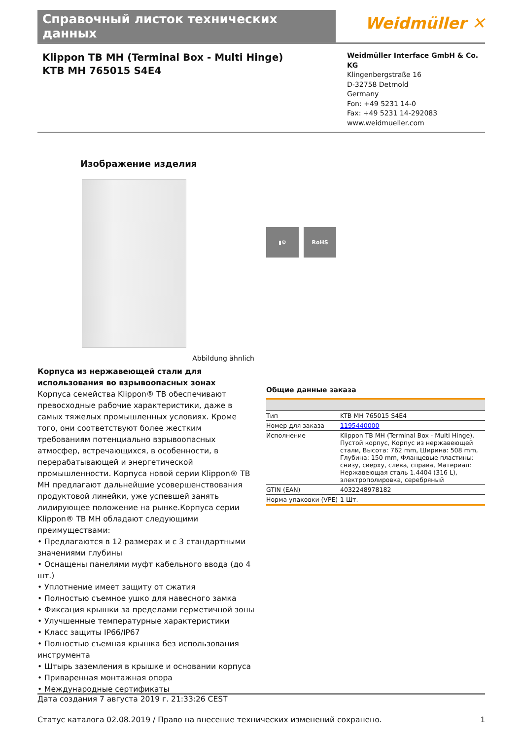Справочный листок технических данных
Weidmüller ✕
Klippon TB MH (Terminal Box - Multi Hinge)
KTB MH 765015 S4E4
Weidmüller Interface GmbH & Co. KG
Klingenbergstraße 16
D-32758 Detmold
Germany
Fon: +49 5231 14-0
Fax: +49 5231 14-292083
www.weidmueller.com
Изображение изделия
Abbildung ähnlich
Корпуса из нержавеющей стали для использования во взрывоопасных зонах
Корпуса семейства Klippon® TB обеспечивают превосходные рабочие характеристики, даже в самых тяжелых промышленных условиях. Кроме того, они соответствуют более жестким требованиям потенциально взрывоопасных атмосфер, встречающихся, в особенности, в перерабатывающей и энергетической промышленности. Корпуса новой серии Klippon® TB MH предлагают дальнейшие усовершенствования продуктовой линейки, уже успевшей занять лидирующее положение на рынке.Корпуса серии Klippon® TB MH обладают следующими преимуществами:
• Предлагаются в 12 размерах и с 3 стандартными значениями глубины
• Оснащены панелями муфт кабельного ввода (до 4 шт.)
• Уплотнение имеет защиту от сжатия
• Полностью съемное ушко для навесного замка
• Фиксация крышки за пределами герметичной зоны
• Улучшенные температурные характеристики
• Класс защиты IP66/IP67
• Полностью съемная крышка без использования инструмента
• Штырь заземления в крышке и основании корпуса
• Приваренная монтажная опора
• Международные сертификаты
▮⚙ RoHS
Общие данные заказа
| Тип | KTB MH 765015 S4E4 |
| Номер для заказа | 1195440000 |
| Исполнение | Klippon TB MH (Terminal Box - Multi Hinge), Пустой корпус, Корпус из нержавеющей стали, Высота: 762 mm, Ширина: 508 mm, Глубина: 150 mm, Фланцевые пластины: снизу, сверху, слева, справа, Материал: Нержавеющая сталь 1.4404 (316 L), электрополировка, серебряный |
| GTIN (EAN) | 4032248978182 |
| Норма упаковки (VPE) | 1 Шт. |
Дата создания 7 августа 2019 г. 21:33:26 CEST
Статус каталога 02.08.2019 / Право на внесение технических изменений сохранено. 1